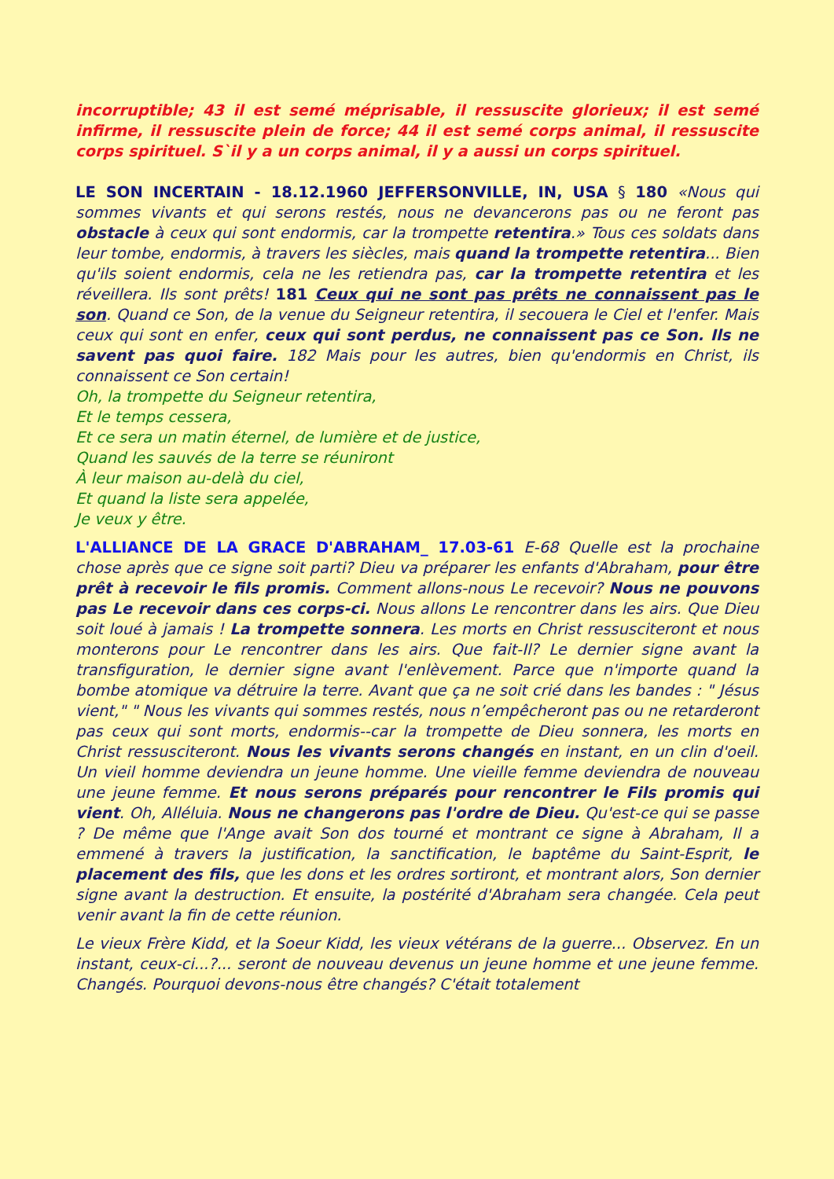incorruptible; 43 il est semé méprisable, il ressuscite glorieux; il est semé infirme, il ressuscite plein de force; 44 il est semé corps animal, il ressuscite corps spirituel. S`il y a un corps animal, il y a aussi un corps spirituel.
LE SON INCERTAIN - 18.12.1960 JEFFERSONVILLE, IN, USA § 180 «Nous qui sommes vivants et qui serons restés, nous ne devancerons pas ou ne feront pas obstacle à ceux qui sont endormis, car la trompette retentira.» Tous ces soldats dans leur tombe, endormis, à travers les siècles, mais quand la trompette retentira... Bien qu'ils soient endormis, cela ne les retiendra pas, car la trompette retentira et les réveillera. Ils sont prêts! 181 Ceux qui ne sont pas prêts ne connaissent pas le son. Quand ce Son, de la venue du Seigneur retentira, il secouera le Ciel et l'enfer. Mais ceux qui sont en enfer, ceux qui sont perdus, ne connaissent pas ce Son. Ils ne savent pas quoi faire. 182 Mais pour les autres, bien qu'endormis en Christ, ils connaissent ce Son certain!
Oh, la trompette du Seigneur retentira,
Et le temps cessera,
Et ce sera un matin éternel, de lumière et de justice,
Quand les sauvés de la terre se réuniront
À leur maison au-delà du ciel,
Et quand la liste sera appelée,
Je veux y être.
L'ALLIANCE DE LA GRACE D'ABRAHAM_ 17.03-61 E-68 Quelle est la prochaine chose après que ce signe soit parti? Dieu va préparer les enfants d'Abraham, pour être prêt à recevoir le fils promis. Comment allons-nous Le recevoir? Nous ne pouvons pas Le recevoir dans ces corps-ci. Nous allons Le rencontrer dans les airs. Que Dieu soit loué à jamais ! La trompette sonnera. Les morts en Christ ressusciteront et nous monterons pour Le rencontrer dans les airs. Que fait-Il? Le dernier signe avant la transfiguration, le dernier signe avant l'enlèvement. Parce que n'importe quand la bombe atomique va détruire la terre. Avant que ça ne soit crié dans les bandes : " Jésus vient," " Nous les vivants qui sommes restés, nous n’empêcheront pas ou ne retarderont pas ceux qui sont morts, endormis--car la trompette de Dieu sonnera, les morts en Christ ressusciteront. Nous les vivants serons changés en instant, en un clin d'oeil. Un vieil homme deviendra un jeune homme. Une vieille femme deviendra de nouveau une jeune femme. Et nous serons préparés pour rencontrer le Fils promis qui vient. Oh, Alléluia. Nous ne changerons pas l'ordre de Dieu. Qu'est-ce qui se passe ? De même que l'Ange avait Son dos tourné et montrant ce signe à Abraham, Il a emmené à travers la justification, la sanctification, le baptême du Saint-Esprit, le placement des fils, que les dons et les ordres sortiront, et montrant alors, Son dernier signe avant la destruction. Et ensuite, la postérité d'Abraham sera changée. Cela peut venir avant la fin de cette réunion.
Le vieux Frère Kidd, et la Soeur Kidd, les vieux vétérans de la guerre... Observez. En un instant, ceux-ci...?... seront de nouveau devenus un jeune homme et une jeune femme. Changés. Pourquoi devons-nous être changés? C'était totalement